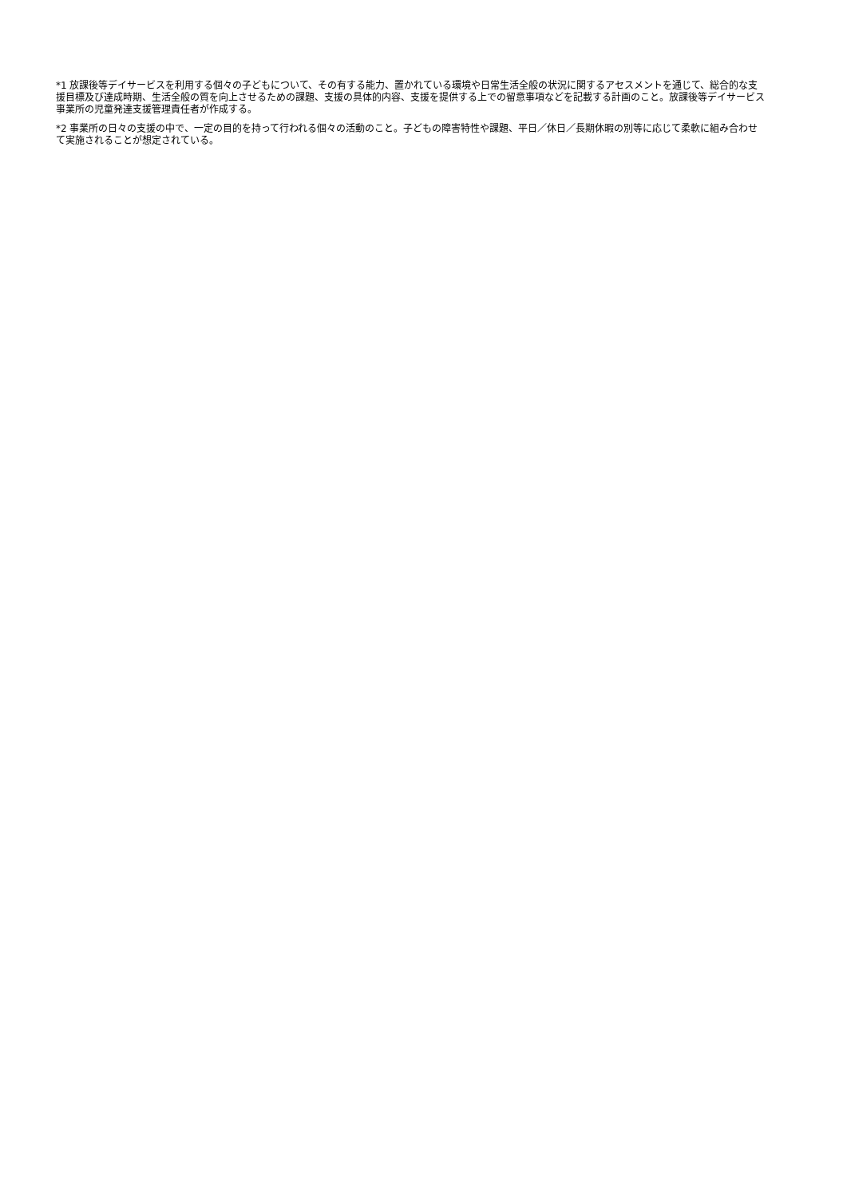*1 放課後等デイサービスを利用する個々の子どもについて、その有する能力、置かれている環境や日常生活全般の状況に関するアセスメントを通じて、総合的な支援目標及び達成時期、生活全般の質を向上させるための課題、支援の具体的内容、支援を提供する上での留意事項などを記載する計画のこと。放課後等デイサービス事業所の児童発達支援管理責任者が作成する。
*2 事業所の日々の支援の中で、一定の目的を持って行われる個々の活動のこと。子どもの障害特性や課題、平日／休日／長期休暇の別等に応じて柔軟に組み合わせて実施されることが想定されている。